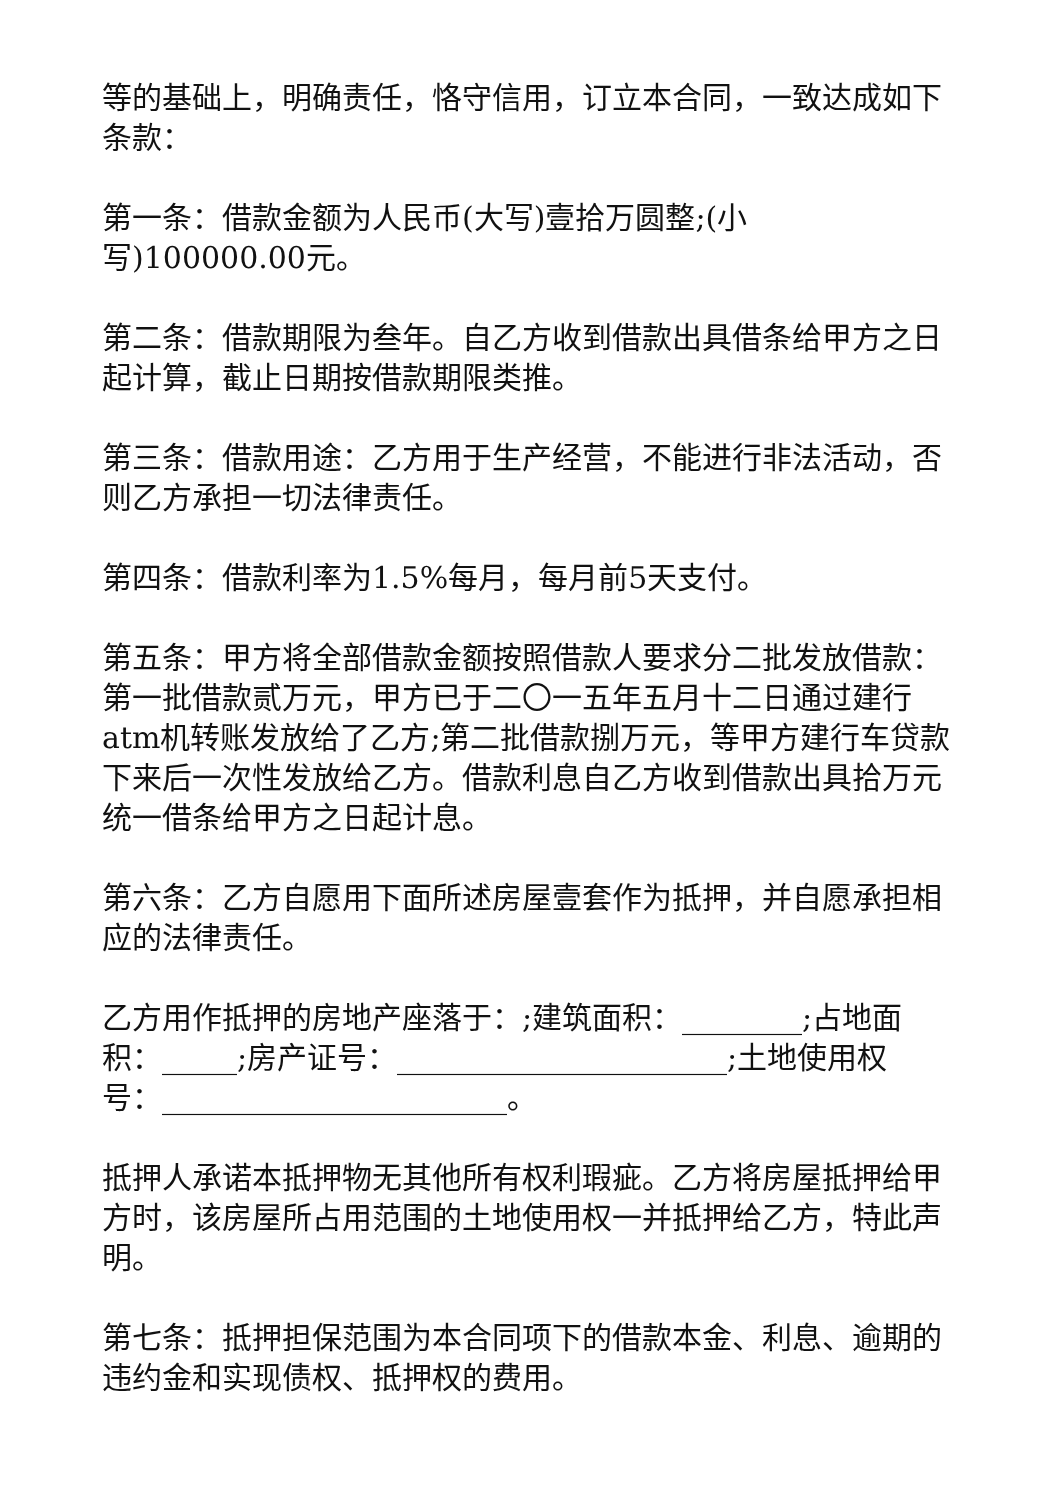等的基础上，明确责任，恪守信用，订立本合同，一致达成如下条款：
第一条：借款金额为人民币(大写)壹拾万圆整;(小
写)100000.00元。
第二条：借款期限为叁年。自乙方收到借款出具借条给甲方之日起计算，截止日期按借款期限类推。
第三条：借款用途：乙方用于生产经营，不能进行非法活动，否则乙方承担一切法律责任。
第四条：借款利率为1.5%每月，每月前5天支付。
第五条：甲方将全部借款金额按照借款人要求分二批发放借款：第一批借款贰万元，甲方已于二〇一五年五月十二日通过建行atm机转账发放给了乙方;第二批借款捌万元，等甲方建行车贷款下来后一次性发放给乙方。借款利息自乙方收到借款出具拾万元统一借条给甲方之日起计息。
第六条：乙方自愿用下面所述房屋壹套作为抵押，并自愿承担相应的法律责任。
乙方用作抵押的房地产座落于：;建筑面积：________;占地面积：_____;房产证号：______________________;土地使用权
号：_______________________。
抵押人承诺本抵押物无其他所有权利瑕疵。乙方将房屋抵押给甲方时，该房屋所占用范围的土地使用权一并抵押给乙方，特此声明。
第七条：抵押担保范围为本合同项下的借款本金、利息、逾期的违约金和实现债权、抵押权的费用。